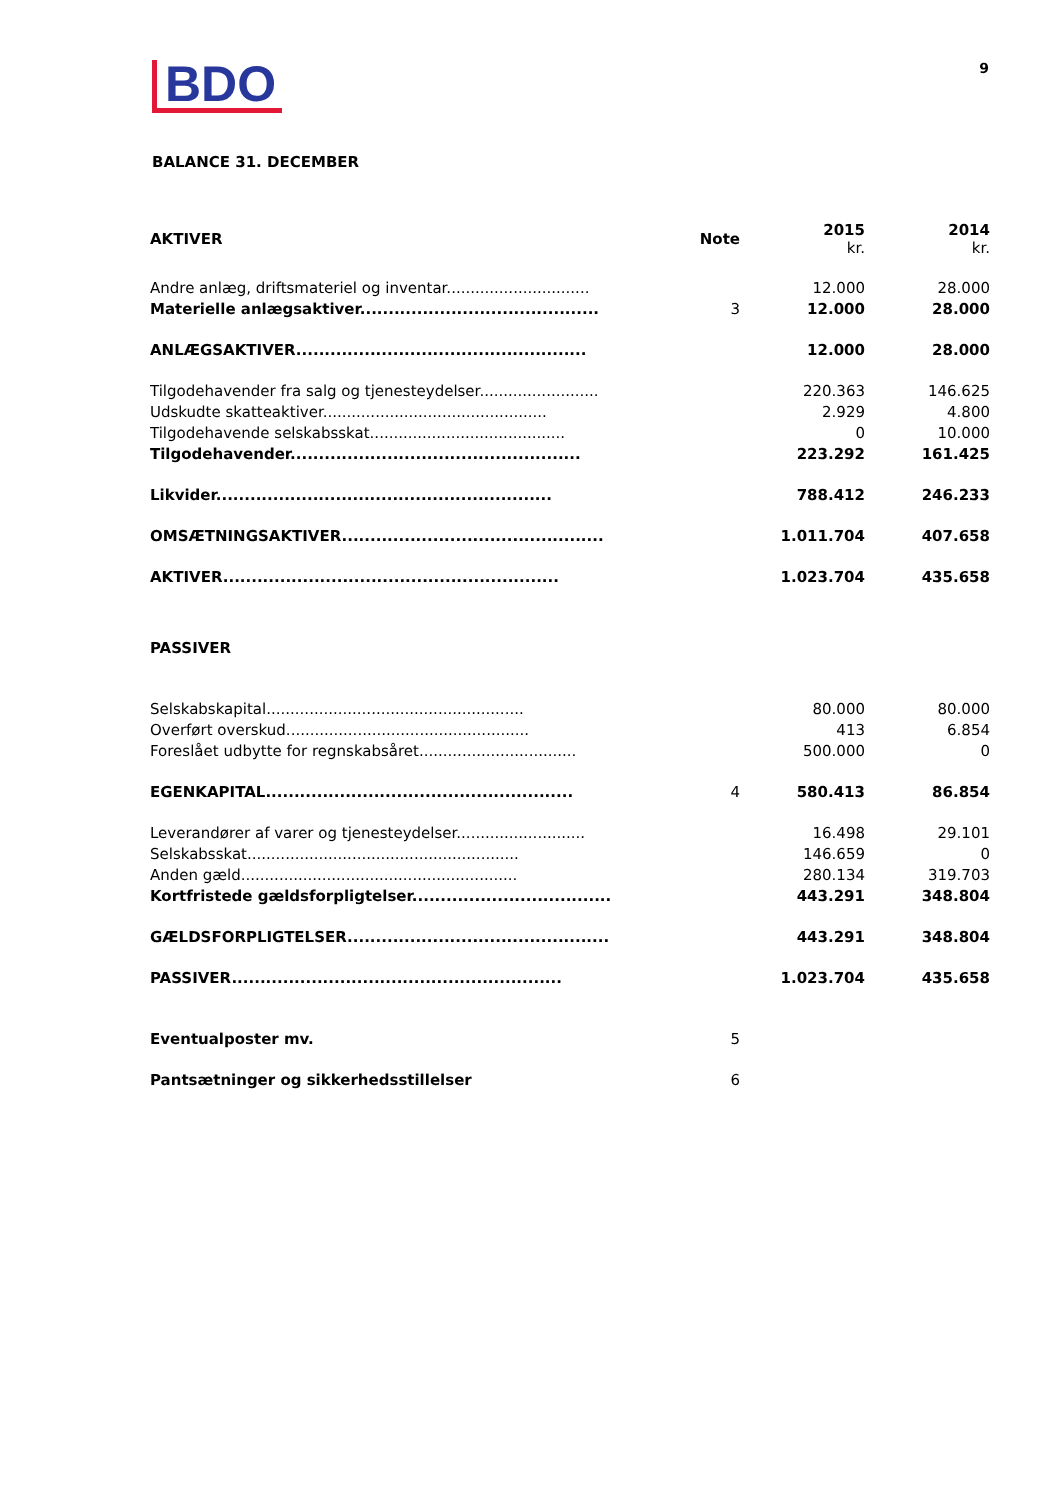BDO
9
BALANCE 31. DECEMBER
| AKTIVER | Note | 2015 kr. | 2014 kr. |
| --- | --- | --- | --- |
| Andre anlæg, driftsmateriel og inventar.............................. | | 12.000 | 28.000 |
| Materielle anlægsaktiver.......................................... | 3 | 12.000 | 28.000 |
| ANLÆGSAKTIVER................................................... | | 12.000 | 28.000 |
| Tilgodehavender fra salg og tjenesteydelser......................... | | 220.363 | 146.625 |
| Udskudte skatteaktiver............................................... | | 2.929 | 4.800 |
| Tilgodehavende selskabsskat......................................... | | 0 | 10.000 |
| Tilgodehavender................................................... | | 223.292 | 161.425 |
| Likvider........................................................... | | 788.412 | 246.233 |
| OMSÆTNINGSAKTIVER.............................................. | | 1.011.704 | 407.658 |
| AKTIVER........................................................... | | 1.023.704 | 435.658 |
| PASSIVER | | | |
| Selskabskapital...................................................... | | 80.000 | 80.000 |
| Overført overskud................................................... | | 413 | 6.854 |
| Foreslået udbytte for regnskabsåret................................. | | 500.000 | 0 |
| EGENKAPITAL...................................................... | 4 | 580.413 | 86.854 |
| Leverandører af varer og tjenesteydelser........................... | | 16.498 | 29.101 |
| Selskabsskat......................................................... | | 146.659 | 0 |
| Anden gæld.......................................................... | | 280.134 | 319.703 |
| Kortfristede gældsforpligtelser................................... | | 443.291 | 348.804 |
| GÆLDSFORPLIGTELSER.............................................. | | 443.291 | 348.804 |
| PASSIVER.......................................................... | | 1.023.704 | 435.658 |
| Eventualposter mv. | 5 | | |
| Pantsætninger og sikkerhedsstillelser | 6 | | |